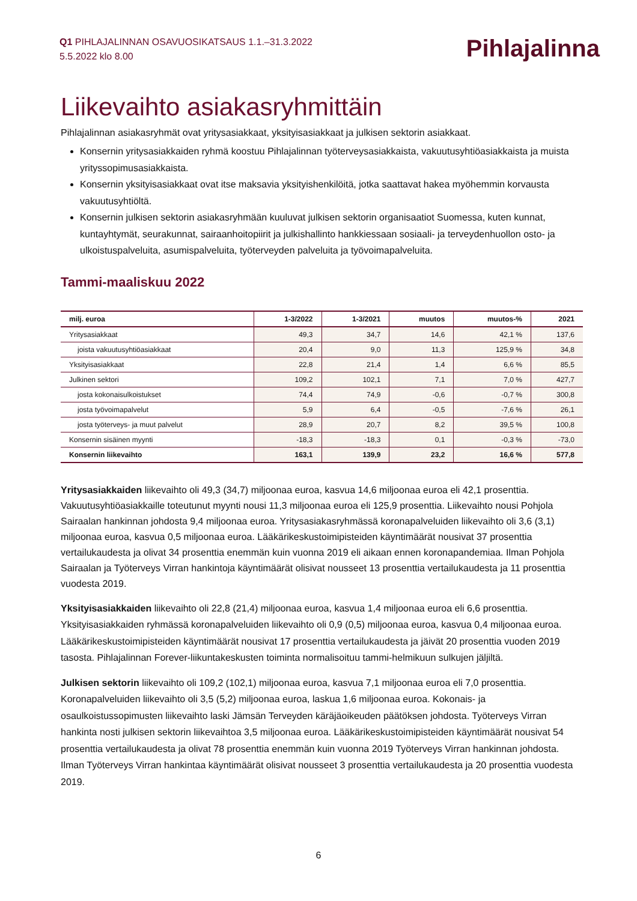Q1 PIHLAJALINNAN OSAVUOSIKATSAUS 1.1.–31.3.2022
5.5.2022 klo 8.00
Pihlajalinna
Liikevaihto asiakasryhmittäin
Pihlajalinnan asiakasryhmät ovat yritysasiakkaat, yksityisasiakkaat ja julkisen sektorin asiakkaat.
Konsernin yritysasiakkaiden ryhmä koostuu Pihlajalinnan työterveysasiakkaista, vakuutusyhtiöasiakkaista ja muista yrityssopimusasiakkaista.
Konsernin yksityisasiakkaat ovat itse maksavia yksityishenkilöitä, jotka saattavat hakea myöhemmin korvausta vakuutusyhtiöltä.
Konsernin julkisen sektorin asiakasryhmään kuuluvat julkisen sektorin organisaatiot Suomessa, kuten kunnat, kuntayhtymät, seurakunnat, sairaanhoitopiirit ja julkishallinto hankkiessaan sosiaali- ja terveydenhuollon osto- ja ulkoistuspalveluita, asumispalveluita, työterveyden palveluita ja työvoimapalveluita.
Tammi-maaliskuu 2022
| milj. euroa | 1-3/2022 | 1-3/2021 | muutos | muutos-% | 2021 |
| --- | --- | --- | --- | --- | --- |
| Yritysasiakkaat | 49,3 | 34,7 | 14,6 | 42,1 % | 137,6 |
| joista vakuutusyhtiöasiakkaat | 20,4 | 9,0 | 11,3 | 125,9 % | 34,8 |
| Yksityisasiakkaat | 22,8 | 21,4 | 1,4 | 6,6 % | 85,5 |
| Julkinen sektori | 109,2 | 102,1 | 7,1 | 7,0 % | 427,7 |
| josta kokonaisulkoistukset | 74,4 | 74,9 | -0,6 | -0,7 % | 300,8 |
| josta työvoimapalvelut | 5,9 | 6,4 | -0,5 | -7,6 % | 26,1 |
| josta työterveys- ja muut palvelut | 28,9 | 20,7 | 8,2 | 39,5 % | 100,8 |
| Konsernin sisäinen myynti | -18,3 | -18,3 | 0,1 | -0,3 % | -73,0 |
| Konsernin liikevaihto | 163,1 | 139,9 | 23,2 | 16,6 % | 577,8 |
Yritysasiakkaiden liikevaihto oli 49,3 (34,7) miljoonaa euroa, kasvua 14,6 miljoonaa euroa eli 42,1 prosenttia. Vakuutusyhtiöasiakkaille toteutunut myynti nousi 11,3 miljoonaa euroa eli 125,9 prosenttia. Liikevaihto nousi Pohjola Sairaalan hankinnan johdosta 9,4 miljoonaa euroa. Yritysasiakasryhmässä koronapalveluiden liikevaihto oli 3,6 (3,1) miljoonaa euroa, kasvua 0,5 miljoonaa euroa. Lääkärikeskustoimipisteiden käyntimäärät nousivat 37 prosenttia vertailukaudesta ja olivat 34 prosenttia enemmän kuin vuonna 2019 eli aikaan ennen koronapandemiaa. Ilman Pohjola Sairaalan ja Työterveys Virran hankintoja käyntimäärät olisivat nousseet 13 prosenttia vertailukaudesta ja 11 prosenttia vuodesta 2019.
Yksityisasiakkaiden liikevaihto oli 22,8 (21,4) miljoonaa euroa, kasvua 1,4 miljoonaa euroa eli 6,6 prosenttia. Yksityisasiakkaiden ryhmässä koronapalveluiden liikevaihto oli 0,9 (0,5) miljoonaa euroa, kasvua 0,4 miljoonaa euroa. Lääkärikeskustoimipisteiden käyntimäärät nousivat 17 prosenttia vertailukaudesta ja jäivät 20 prosenttia vuoden 2019 tasosta. Pihlajalinnan Forever-liikuntakeskusten toiminta normalisoituu tammi-helmikuun sulkujen jäljiltä.
Julkisen sektorin liikevaihto oli 109,2 (102,1) miljoonaa euroa, kasvua 7,1 miljoonaa euroa eli 7,0 prosenttia. Koronapalveluiden liikevaihto oli 3,5 (5,2) miljoonaa euroa, laskua 1,6 miljoonaa euroa. Kokonais- ja osaulkoistussopimusten liikevaihto laski Jämsän Terveyden käräjäoikeuden päätöksen johdosta. Työterveys Virran hankinta nosti julkisen sektorin liikevaihtoa 3,5 miljoonaa euroa. Lääkärikeskustoimipisteiden käyntimäärät nousivat 54 prosenttia vertailukaudesta ja olivat 78 prosenttia enemmän kuin vuonna 2019 Työterveys Virran hankinnan johdosta. Ilman Työterveys Virran hankintaa käyntimäärät olisivat nousseet 3 prosenttia vertailukaudesta ja 20 prosenttia vuodesta 2019.
6